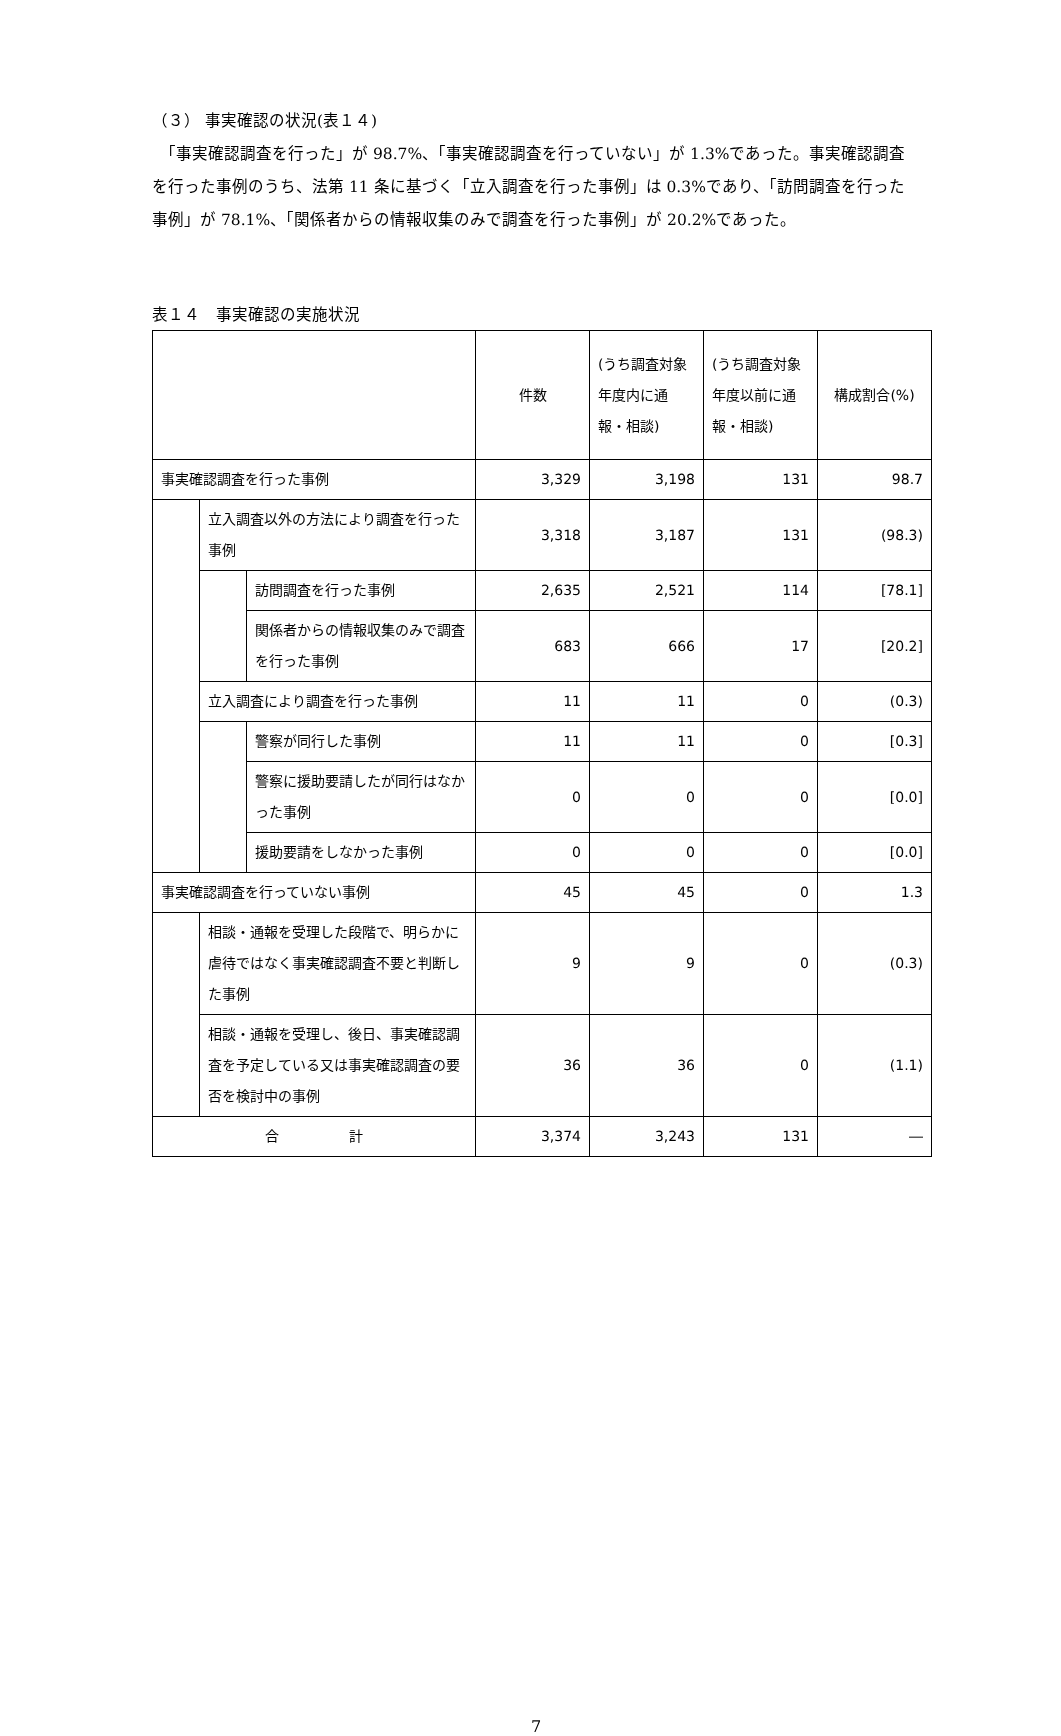（３） 事実確認の状況(表１４)
　「事実確認調査を行った」が 98.7%、「事実確認調査を行っていない」が 1.3%であった。事実確認調査を行った事例のうち、法第 11 条に基づく「立入調査を行った事例」は 0.3%であり、「訪問調査を行った事例」が 78.1%、「関係者からの情報収集のみで調査を行った事例」が 20.2%であった。
表１４　事実確認の実施状況
| | | | 件数 | (うち調査対象年度内に通報・相談) | (うち調査対象年度以前に通報・相談) | 構成割合(%) |
| 事実確認調査を行った事例 | | | 3,329 | 3,198 | 131 | 98.7 |
| | 立入調査以外の方法により調査を行った事例 | | 3,318 | 3,187 | 131 | (98.3) |
| | | 訪問調査を行った事例 | 2,635 | 2,521 | 114 | [78.1] |
| | | 関係者からの情報収集のみで調査を行った事例 | 683 | 666 | 17 | [20.2] |
| | 立入調査により調査を行った事例 | | 11 | 11 | 0 | (0.3) |
| | | 警察が同行した事例 | 11 | 11 | 0 | [0.3] |
| | | 警察に援助要請したが同行はなかった事例 | 0 | 0 | 0 | [0.0] |
| | | 援助要請をしなかった事例 | 0 | 0 | 0 | [0.0] |
| 事実確認調査を行っていない事例 | | | 45 | 45 | 0 | 1.3 |
| | 相談・通報を受理した段階で、明らかに虐待ではなく事実確認調査不要と判断した事例 | | 9 | 9 | 0 | (0.3) |
| | 相談・通報を受理し、後日、事実確認調査を予定している又は事実確認調査の要否を検討中の事例 | | 36 | 36 | 0 | (1.1) |
| 合 計 | | | 3,374 | 3,243 | 131 | ― |
7